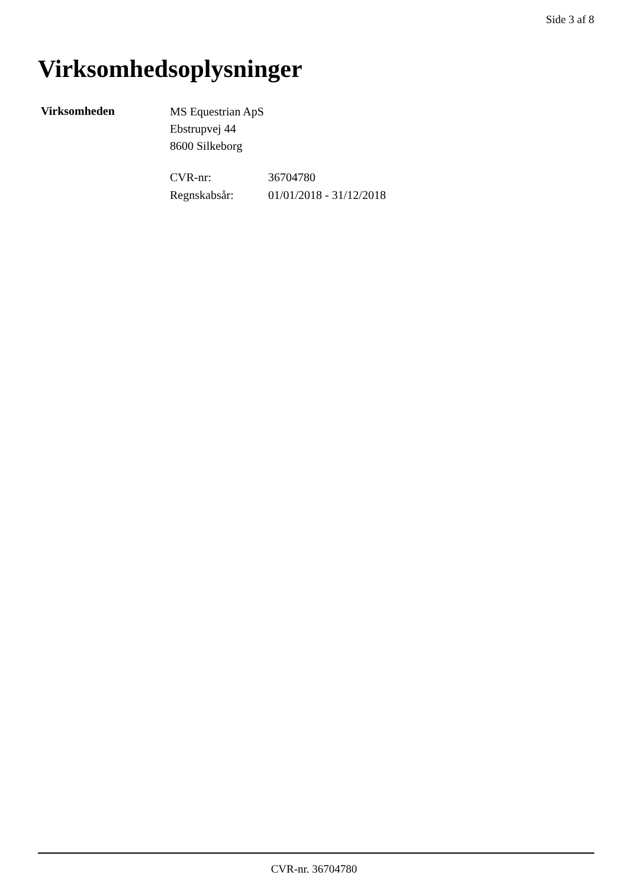Side 3 af 8
Virksomhedsoplysninger
Virksomheden
MS Equestrian ApS
Ebstrupvej 44
8600 Silkeborg
| CVR-nr: | 36704780 |
| Regnskabsår: | 01/01/2018 - 31/12/2018 |
CVR-nr. 36704780